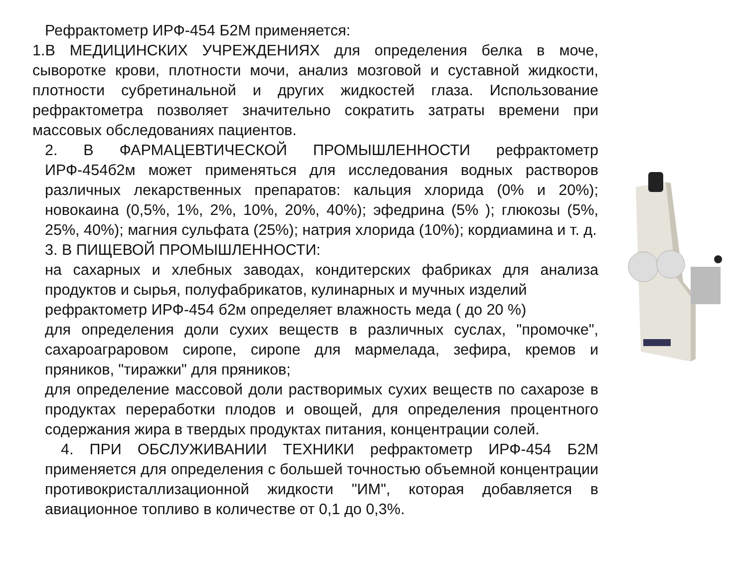Рефрактометр ИРФ-454 Б2М применяется:
1.В МЕДИЦИНСКИХ УЧРЕЖДЕНИЯХ для определения белка в моче, сыворотке крови, плотности мочи, анализ мозговой и суставной жидкости, плотности субретинальной и других жидкостей глаза. Использование рефрактометра позволяет значительно сократить затраты времени при массовых обследованиях пациентов.
2. В ФАРМАЦЕВТИЧЕСКОЙ ПРОМЫШЛЕННОСТИ рефрактометр ИРФ-454б2м может применяться для исследования водных растворов различных лекарственных препаратов: кальция хлорида (0% и 20%); новокаина (0,5%, 1%, 2%, 10%, 20%, 40%); эфедрина (5% ); глюкозы (5%, 25%, 40%); магния сульфата (25%); натрия хлорида (10%); кордиамина и т. д.
3. В ПИЩЕВОЙ ПРОМЫШЛЕННОСТИ:
на сахарных и хлебных заводах, кондитерских фабриках для анализа продуктов и сырья, полуфабрикатов, кулинарных и мучных изделий
рефрактометр ИРФ-454 б2м определяет влажность меда ( до 20 %)
для определения доли сухих веществ в различных суслах, "промочке", сахароаграровом сиропе, сиропе для мармелада, зефира, кремов и пряников, "тиражки" для пряников;
для определение массовой доли растворимых сухих веществ по сахарозе в продуктах переработки плодов и овощей, для определения процентного содержания жира в твердых продуктах питания, концентрации солей.
4. ПРИ ОБСЛУЖИВАНИИ ТЕХНИКИ рефрактометр ИРФ-454 Б2М применяется для определения с большей точностью объемной концентрации противокристаллизационной жидкости "ИМ", которая добавляется в авиационное топливо в количестве от 0,1 до 0,3%.